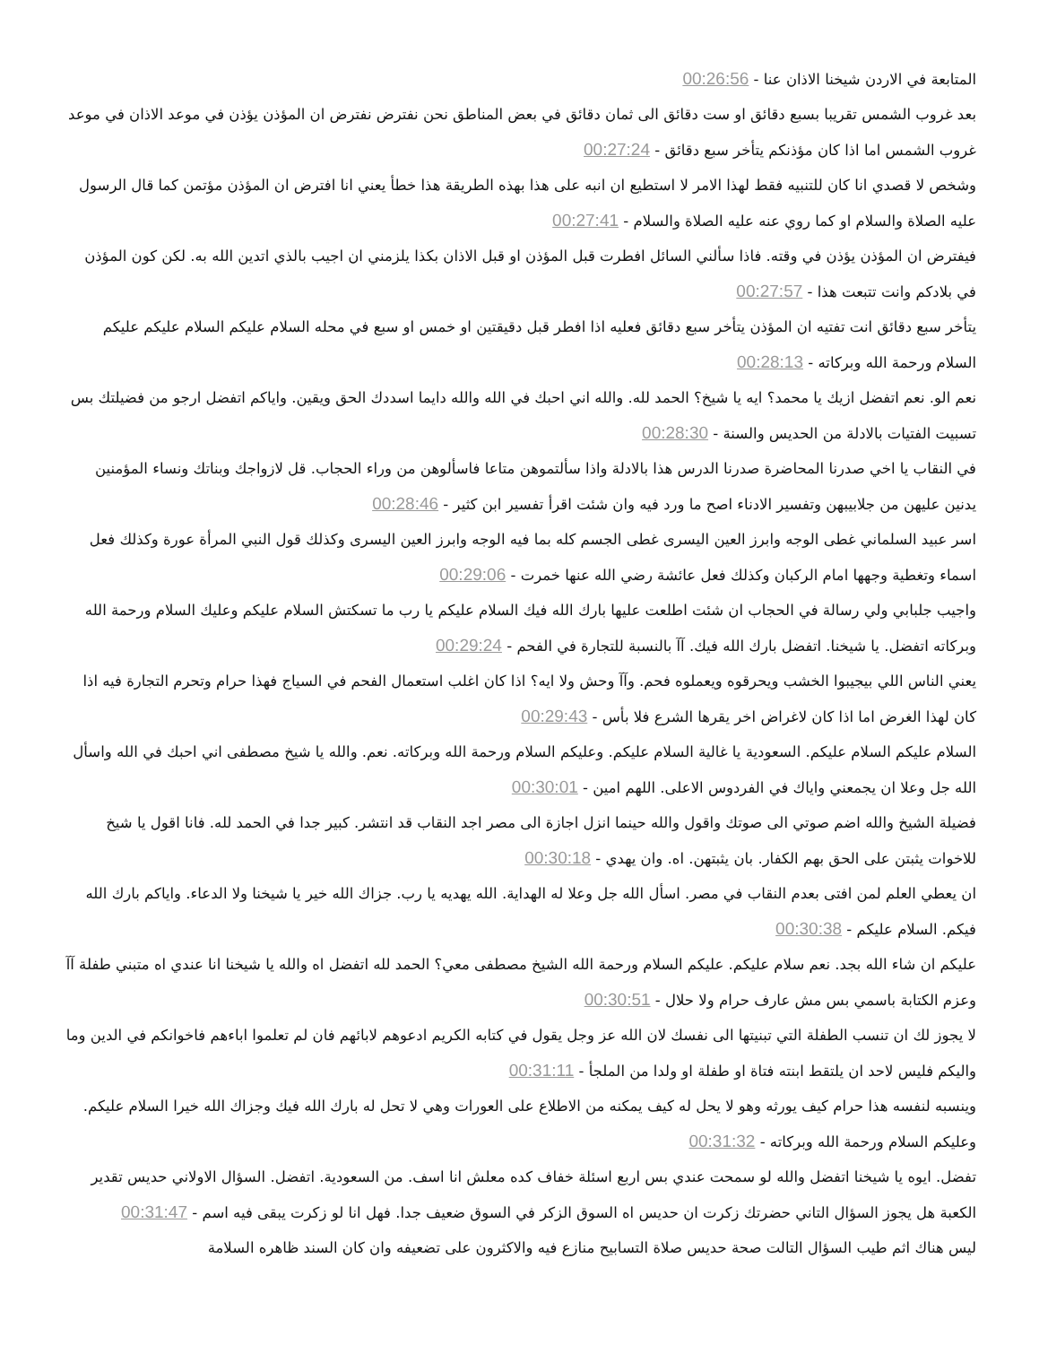المتابعة في الاردن شيخنا الاذان عنا - 00:26:56
بعد غروب الشمس تقريبا بسبع دقائق او ست دقائق الى ثمان دقائق في بعض المناطق نحن نفترض نفترض ان المؤذن يؤذن في موعد الاذان في موعد غروب الشمس اما اذا كان مؤذنكم يتأخر سبع دقائق - 00:27:24
وشخص لا قصدي انا كان للتنبيه فقط لهذا الامر لا استطيع ان انبه على هذا بهذه الطريقة هذا خطأ يعني انا افترض ان المؤذن مؤتمن كما قال الرسول عليه الصلاة والسلام او كما روي عنه عليه الصلاة والسلام - 00:27:41
فيفترض ان المؤذن يؤذن في وقته. فاذا سألني السائل افطرت قبل المؤذن او قبل الاذان بكذا يلزمني ان اجيب بالذي اتدين الله به. لكن كون المؤذن في بلادكم وانت تتبعت هذا - 00:27:57
يتأخر سبع دقائق انت تفتيه ان المؤذن يتأخر سبع دقائق فعليه اذا افطر قبل دقيقتين او خمس او سبع في محله السلام عليكم السلام عليكم عليكم السلام ورحمة الله وبركاته - 00:28:13
نعم الو. نعم اتفضل ازيك يا محمد؟ ايه يا شيخ؟ الحمد لله. والله اني احبك في الله والله دايما اسددك الحق ويقين. واياكم اتفضل ارجو من فضيلتك بس تسبيت الفتيات بالادلة من الحديس والسنة - 00:28:30
في النقاب يا اخي صدرنا المحاضرة صدرنا الدرس هذا بالادلة واذا سألتموهن متاعا فاسألوهن من وراء الحجاب. قل لازواجك وبناتك ونساء المؤمنين يدنين عليهن من جلابيبهن وتفسير الادناء اصح ما ورد فيه وان شئت اقرأ تفسير ابن كثير - 00:28:46
اسر عبيد السلماني غطى الوجه وابرز العين اليسرى غطى الجسم كله بما فيه الوجه وابرز العين اليسرى وكذلك قول النبي المرأة عورة وكذلك فعل اسماء وتغطية وجهها امام الركبان وكذلك فعل عائشة رضي الله عنها خمرت - 00:29:06
واجيب جلبابي ولي رسالة في الحجاب ان شئت اطلعت عليها بارك الله فيك السلام عليكم يا رب ما تسكتش السلام عليكم وعليك السلام ورحمة الله وبركاته اتفضل. يا شيخنا. اتفضل بارك الله فيك. آآ بالنسبة للتجارة في الفحم - 00:29:24
يعني الناس اللي بيجيبوا الخشب ويحرقوه ويعملوه فحم. وآآ وحش ولا ايه؟ اذا كان اغلب استعمال الفحم في السياج فهذا حرام وتحرم التجارة فيه اذا كان لهذا الغرض اما اذا كان لاغراض اخر يقرها الشرع فلا بأس - 00:29:43
السلام عليكم السلام عليكم. السعودية يا غالية السلام عليكم. وعليكم السلام ورحمة الله وبركاته. نعم. والله يا شيخ مصطفى اني احبك في الله واسأل الله جل وعلا ان يجمعني واياك في الفردوس الاعلى. اللهم امين - 00:30:01
فضيلة الشيخ والله اضم صوتي الى صوتك واقول والله حينما انزل اجازة الى مصر اجد النقاب قد انتشر. كبير جدا في الحمد لله. فانا اقول يا شيخ للاخوات يثبتن على الحق بهم الكفار. بان يثبتهن. اه. وان يهدي - 00:30:18
ان يعطي العلم لمن افتى بعدم النقاب في مصر. اسأل الله جل وعلا له الهداية. الله يهديه يا رب. جزاك الله خير يا شيخنا ولا الدعاء. واياكم بارك الله فيكم. السلام عليكم - 00:30:38
عليكم ان شاء الله بجد. نعم سلام عليكم. عليكم السلام ورحمة الله الشيخ مصطفى معي؟ الحمد لله اتفضل اه والله يا شيخنا انا عندي اه متبني طفلة آآ وعزم الكتابة باسمي بس مش عارف حرام ولا حلال - 00:30:51
لا يجوز لك ان تنسب الطفلة التي تبنيتها الى نفسك لان الله عز وجل يقول في كتابه الكريم ادعوهم لابائهم فان لم تعلموا اباءهم فاخوانكم في الدين وما واليكم فليس لاحد ان يلتقط ابنته فتاة او طفلة او ولدا من الملجأ - 00:31:11
وينسبه لنفسه هذا حرام كيف يورثه وهو لا يحل له كيف يمكنه من الاطلاع على العورات وهي لا تحل له بارك الله فيك وجزاك الله خيرا السلام عليكم. وعليكم السلام ورحمة الله وبركاته - 00:31:32
تفضل. ايوه يا شيخنا اتفضل والله لو سمحت عندي بس اربع اسئلة خفاف كده معلش انا اسف. من السعودية. اتفضل. السؤال الاولاني حديس تقدير الكعبة هل يجوز السؤال التاني حضرتك زكرت ان حديس اه السوق الزكر في السوق ضعيف جدا. فهل انا لو زكرت يبقى فيه اسم - 00:31:47
ليس هناك اثم طيب السؤال التالت صحة حديس صلاة التسابيح منازع فيه والاكثرون على تضعيفه وان كان السند ظاهره السلامة